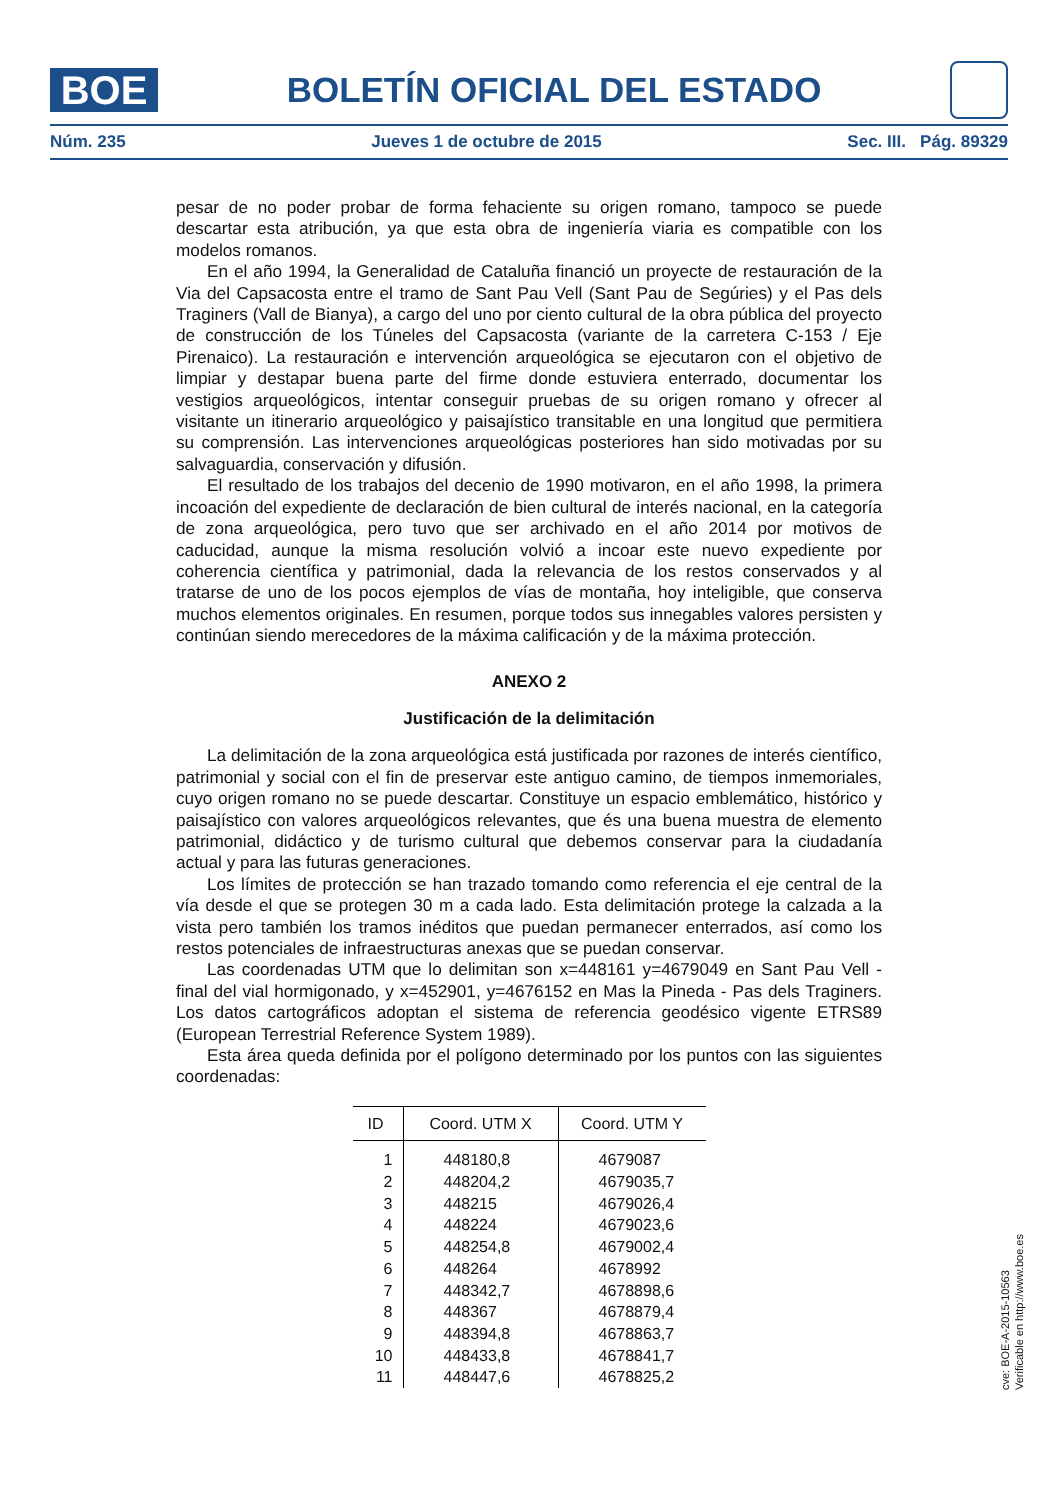BOE
BOLETÍN OFICIAL DEL ESTADO
Núm. 235 Jueves 1 de octubre de 2015 Sec. III. Pág. 89329
pesar de no poder probar de forma fehaciente su origen romano, tampoco se puede descartar esta atribución, ya que esta obra de ingeniería viaria es compatible con los modelos romanos.
En el año 1994, la Generalidad de Cataluña financió un proyecte de restauración de la Via del Capsacosta entre el tramo de Sant Pau Vell (Sant Pau de Segúries) y el Pas dels Traginers (Vall de Bianya), a cargo del uno por ciento cultural de la obra pública del proyecto de construcción de los Túneles del Capsacosta (variante de la carretera C-153 / Eje Pirenaico). La restauración e intervención arqueológica se ejecutaron con el objetivo de limpiar y destapar buena parte del firme donde estuviera enterrado, documentar los vestigios arqueológicos, intentar conseguir pruebas de su origen romano y ofrecer al visitante un itinerario arqueológico y paisajístico transitable en una longitud que permitiera su comprensión. Las intervenciones arqueológicas posteriores han sido motivadas por su salvaguardia, conservación y difusión.
El resultado de los trabajos del decenio de 1990 motivaron, en el año 1998, la primera incoación del expediente de declaración de bien cultural de interés nacional, en la categoría de zona arqueológica, pero tuvo que ser archivado en el año 2014 por motivos de caducidad, aunque la misma resolución volvió a incoar este nuevo expediente por coherencia científica y patrimonial, dada la relevancia de los restos conservados y al tratarse de uno de los pocos ejemplos de vías de montaña, hoy inteligible, que conserva muchos elementos originales. En resumen, porque todos sus innegables valores persisten y continúan siendo merecedores de la máxima calificación y de la máxima protección.
ANEXO 2
Justificación de la delimitación
La delimitación de la zona arqueológica está justificada por razones de interés científico, patrimonial y social con el fin de preservar este antiguo camino, de tiempos inmemoriales, cuyo origen romano no se puede descartar. Constituye un espacio emblemático, histórico y paisajístico con valores arqueológicos relevantes, que és una buena muestra de elemento patrimonial, didáctico y de turismo cultural que debemos conservar para la ciudadanía actual y para las futuras generaciones.
Los límites de protección se han trazado tomando como referencia el eje central de la vía desde el que se protegen 30 m a cada lado. Esta delimitación protege la calzada a la vista pero también los tramos inéditos que puedan permanecer enterrados, así como los restos potenciales de infraestructuras anexas que se puedan conservar.
Las coordenadas UTM que lo delimitan son x=448161 y=4679049 en Sant Pau Vell - final del vial hormigonado, y x=452901, y=4676152 en Mas la Pineda - Pas dels Traginers. Los datos cartográficos adoptan el sistema de referencia geodésico vigente ETRS89 (European Terrestrial Reference System 1989).
Esta área queda definida por el polígono determinado por los puntos con las siguientes coordenadas:
| ID | Coord. UTM X | Coord. UTM Y |
| --- | --- | --- |
| 1 | 448180,8 | 4679087 |
| 2 | 448204,2 | 4679035,7 |
| 3 | 448215 | 4679026,4 |
| 4 | 448224 | 4679023,6 |
| 5 | 448254,8 | 4679002,4 |
| 6 | 448264 | 4678992 |
| 7 | 448342,7 | 4678898,6 |
| 8 | 448367 | 4678879,4 |
| 9 | 448394,8 | 4678863,7 |
| 10 | 448433,8 | 4678841,7 |
| 11 | 448447,6 | 4678825,2 |
cve: BOE-A-2015-10563
Verificable en http://www.boe.es